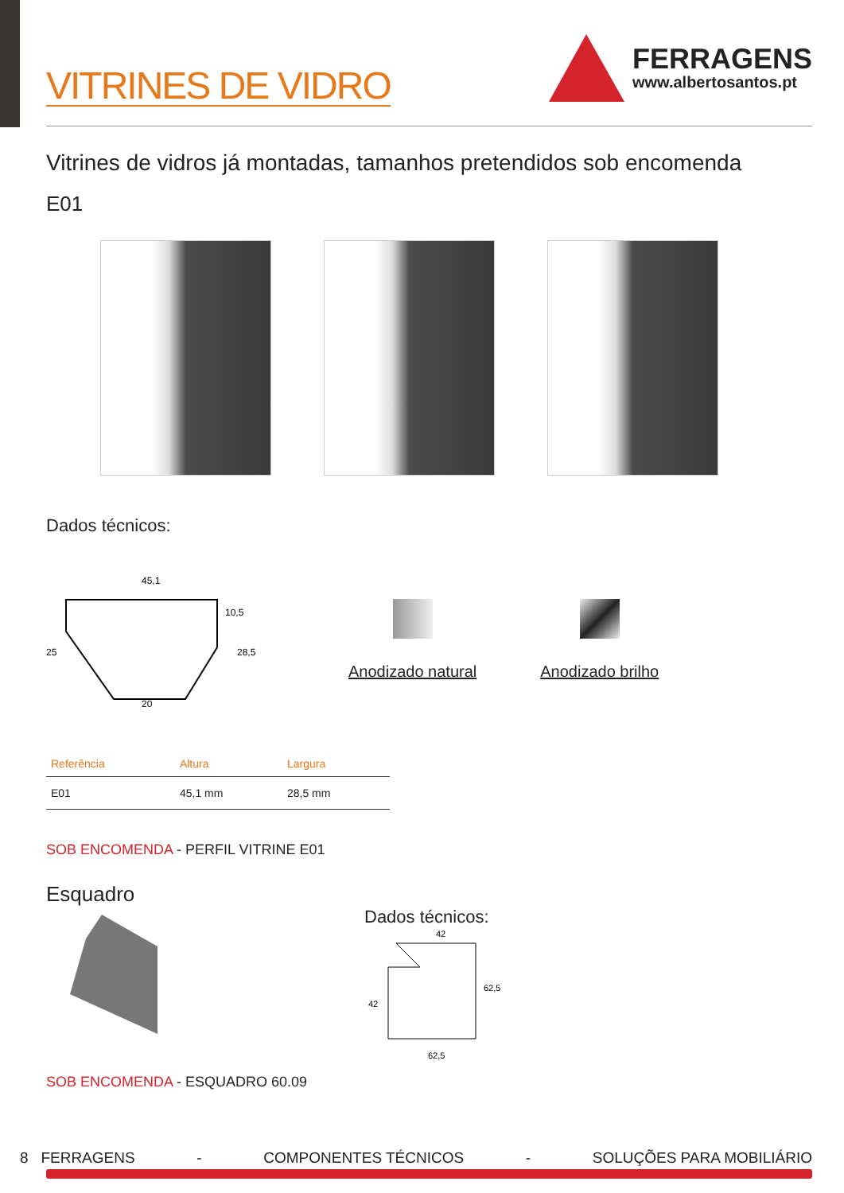VITRINES DE VIDRO
FERRAGENS
www.albertosantos.pt
Vitrines de vidros já montadas, tamanhos pretendidos sob encomenda
E01
Dados técnicos:
45,1
20
25
28,5
10,5
Anodizado natural Anodizado brilho
| Referência | Altura | Largura |
| --- | --- | --- |
| E01 | 45,1 mm | 28,5 mm |
SOB ENCOMENDA - PERFIL VITRINE E01
Esquadro
Dados técnicos:
42
62,5
42
62,5
SOB ENCOMENDA - ESQUADRO 60.09
8 FERRAGENS - COMPONENTES TÉCNICOS - SOLUÇÕES PARA MOBILIÁRIO